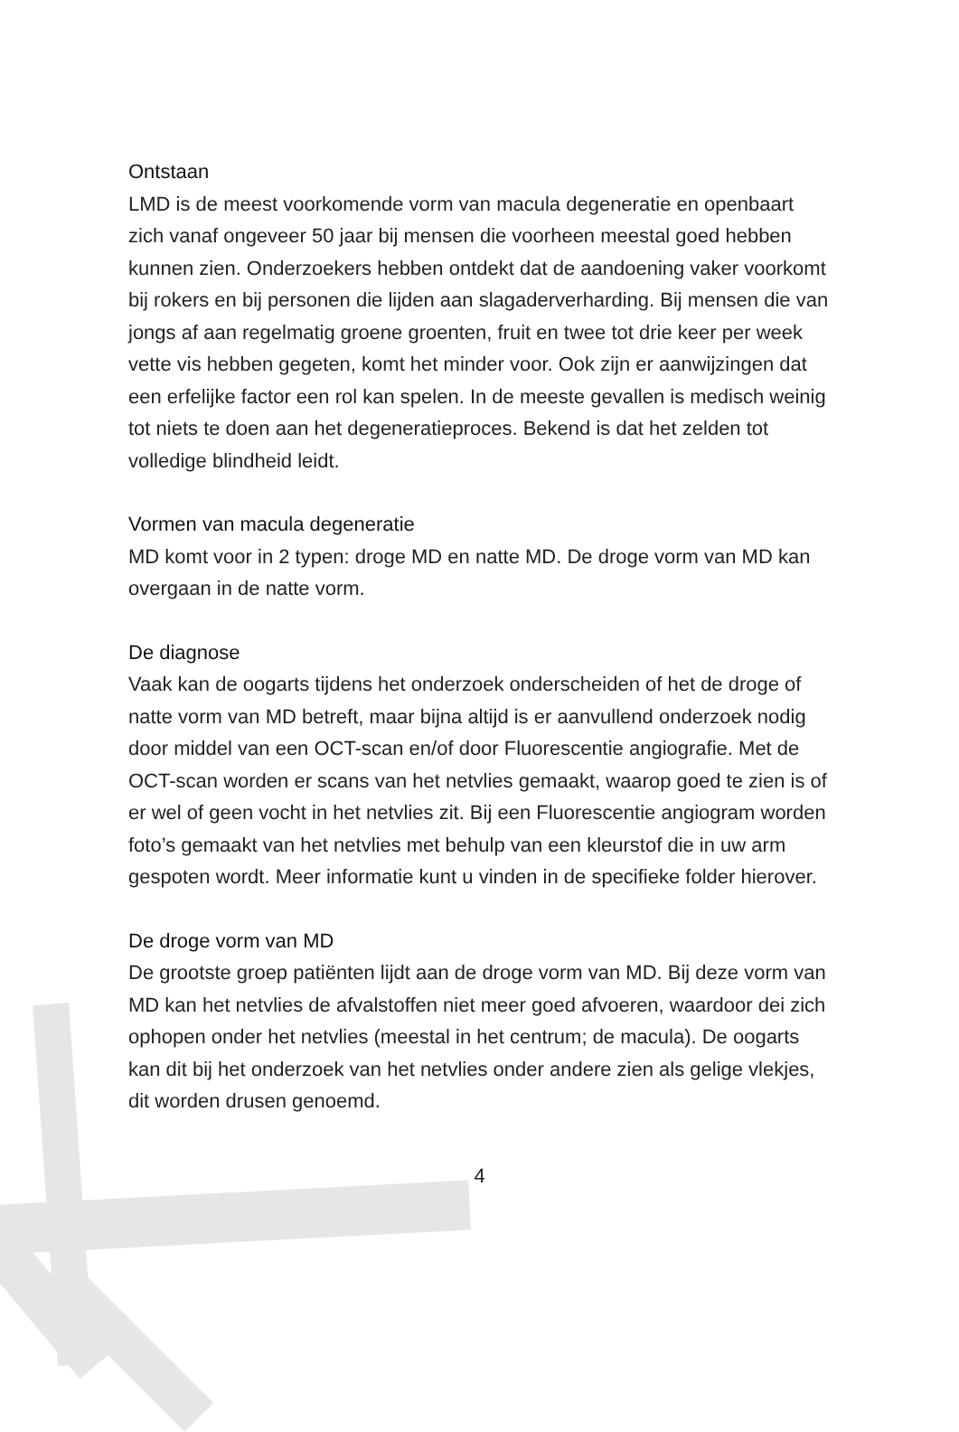Ontstaan
LMD is de meest voorkomende vorm van macula degeneratie en openbaart zich vanaf ongeveer 50 jaar bij mensen die voorheen meestal goed hebben kunnen zien. Onderzoekers hebben ontdekt dat de aandoening vaker voorkomt bij rokers en bij personen die lijden aan slagaderverharding. Bij mensen die van jongs af aan regelmatig groene groenten, fruit en twee tot drie keer per week vette vis hebben gegeten, komt het minder voor. Ook zijn er aanwijzingen dat een erfelijke factor een rol kan spelen. In de meeste gevallen is medisch weinig tot niets te doen aan het degeneratieproces. Bekend is dat het zelden tot volledige blindheid leidt.
Vormen van macula degeneratie
MD komt voor in 2 typen: droge MD en natte MD. De droge vorm van MD kan overgaan in de natte vorm.
De diagnose
Vaak kan de oogarts tijdens het onderzoek onderscheiden of het de droge of natte vorm van MD betreft, maar bijna altijd is er aanvullend onderzoek nodig door middel van een OCT-scan en/of door Fluorescentie angiografie. Met de OCT-scan worden er scans van het netvlies gemaakt, waarop goed te zien is of er wel of geen vocht in het netvlies zit. Bij een Fluorescentie angiogram worden foto’s gemaakt van het netvlies met behulp van een kleurstof die in uw arm gespoten wordt. Meer informatie kunt u vinden in de specifieke folder hierover.
De droge vorm van MD
De grootste groep patiënten lijdt aan de droge vorm van MD. Bij deze vorm van MD kan het netvlies de afvalstoffen niet meer goed afvoeren, waardoor dei zich ophopen onder het netvlies (meestal in het centrum; de macula). De oogarts kan dit bij het onderzoek van het netvlies onder andere zien als gelige vlekjes, dit worden drusen genoemd.
4